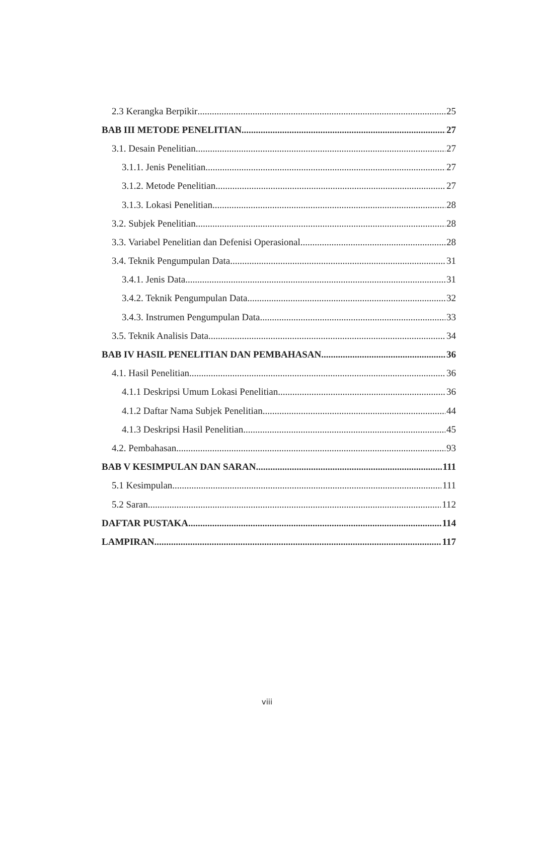2.3 Kerangka Berpikir 25
BAB III METODE PENELITIAN 27
3.1. Desain Penelitian 27
3.1.1. Jenis Penelitian 27
3.1.2. Metode Penelitian 27
3.1.3. Lokasi Penelitian 28
3.2. Subjek Penelitian 28
3.3. Variabel Penelitian dan Defenisi Operasional 28
3.4. Teknik Pengumpulan Data 31
3.4.1. Jenis Data 31
3.4.2. Teknik Pengumpulan Data 32
3.4.3. Instrumen Pengumpulan Data 33
3.5. Teknik Analisis Data 34
BAB IV HASIL PENELITIAN DAN PEMBAHASAN 36
4.1. Hasil Penelitian 36
4.1.1 Deskripsi Umum Lokasi Penelitian 36
4.1.2 Daftar Nama Subjek Penelitian 44
4.1.3 Deskripsi Hasil Penelitian 45
4.2. Pembahasan 93
BAB V KESIMPULAN DAN SARAN 111
5.1 Kesimpulan 111
5.2 Saran 112
DAFTAR PUSTAKA 114
LAMPIRAN 117
viii